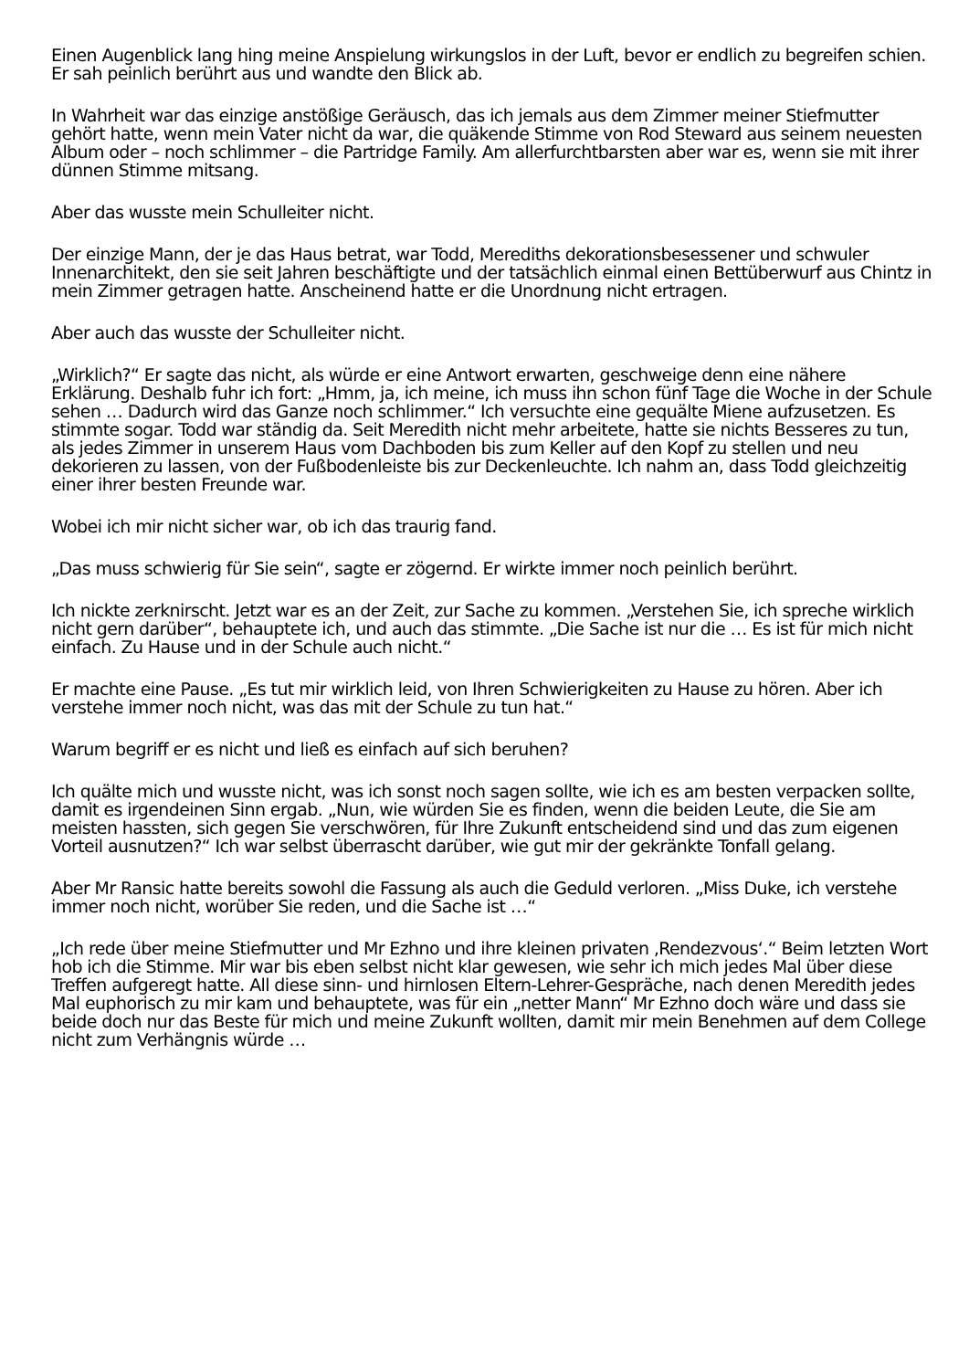Einen Augenblick lang hing meine Anspielung wirkungslos in der Luft, bevor er endlich zu begreifen schien. Er sah peinlich berührt aus und wandte den Blick ab.
In Wahrheit war das einzige anstößige Geräusch, das ich jemals aus dem Zimmer meiner Stiefmutter gehört hatte, wenn mein Vater nicht da war, die quäkende Stimme von Rod Steward aus seinem neuesten Album oder – noch schlimmer – die Partridge Family. Am allerfurchtbarsten aber war es, wenn sie mit ihrer dünnen Stimme mitsang.
Aber das wusste mein Schulleiter nicht.
Der einzige Mann, der je das Haus betrat, war Todd, Merediths dekorationsbesessener und schwuler Innenarchitekt, den sie seit Jahren beschäftigte und der tatsächlich einmal einen Bettüberwurf aus Chintz in mein Zimmer getragen hatte. Anscheinend hatte er die Unordnung nicht ertragen.
Aber auch das wusste der Schulleiter nicht.
„Wirklich?“ Er sagte das nicht, als würde er eine Antwort erwarten, geschweige denn eine nähere Erklärung. Deshalb fuhr ich fort: „Hmm, ja, ich meine, ich muss ihn schon fünf Tage die Woche in der Schule sehen … Dadurch wird das Ganze noch schlimmer.“ Ich versuchte eine gequälte Miene aufzusetzen. Es stimmte sogar. Todd war ständig da. Seit Meredith nicht mehr arbeitete, hatte sie nichts Besseres zu tun, als jedes Zimmer in unserem Haus vom Dachboden bis zum Keller auf den Kopf zu stellen und neu dekorieren zu lassen, von der Fußbodenleiste bis zur Deckenleuchte. Ich nahm an, dass Todd gleichzeitig einer ihrer besten Freunde war.
Wobei ich mir nicht sicher war, ob ich das traurig fand.
„Das muss schwierig für Sie sein“, sagte er zögernd. Er wirkte immer noch peinlich berührt.
Ich nickte zerknirscht. Jetzt war es an der Zeit, zur Sache zu kommen. „Verstehen Sie, ich spreche wirklich nicht gern darüber“, behauptete ich, und auch das stimmte. „Die Sache ist nur die … Es ist für mich nicht einfach. Zu Hause und in der Schule auch nicht.“
Er machte eine Pause. „Es tut mir wirklich leid, von Ihren Schwierigkeiten zu Hause zu hören. Aber ich verstehe immer noch nicht, was das mit der Schule zu tun hat.“
Warum begriff er es nicht und ließ es einfach auf sich beruhen?
Ich quälte mich und wusste nicht, was ich sonst noch sagen sollte, wie ich es am besten verpacken sollte, damit es irgendeinen Sinn ergab. „Nun, wie würden Sie es finden, wenn die beiden Leute, die Sie am meisten hassten, sich gegen Sie verschwören, für Ihre Zukunft entscheidend sind und das zum eigenen Vorteil ausnutzen?“ Ich war selbst überrascht darüber, wie gut mir der gekränkte Tonfall gelang.
Aber Mr Ransic hatte bereits sowohl die Fassung als auch die Geduld verloren. „Miss Duke, ich verstehe immer noch nicht, worüber Sie reden, und die Sache ist …“
„Ich rede über meine Stiefmutter und Mr Ezhno und ihre kleinen privaten ‚Rendezvous‘.“ Beim letzten Wort hob ich die Stimme. Mir war bis eben selbst nicht klar gewesen, wie sehr ich mich jedes Mal über diese Treffen aufgeregt hatte. All diese sinn- und hirnlosen Eltern-Lehrer-Gespräche, nach denen Meredith jedes Mal euphorisch zu mir kam und behauptete, was für ein „netter Mann“ Mr Ezhno doch wäre und dass sie beide doch nur das Beste für mich und meine Zukunft wollten, damit mir mein Benehmen auf dem College nicht zum Verhängnis würde …